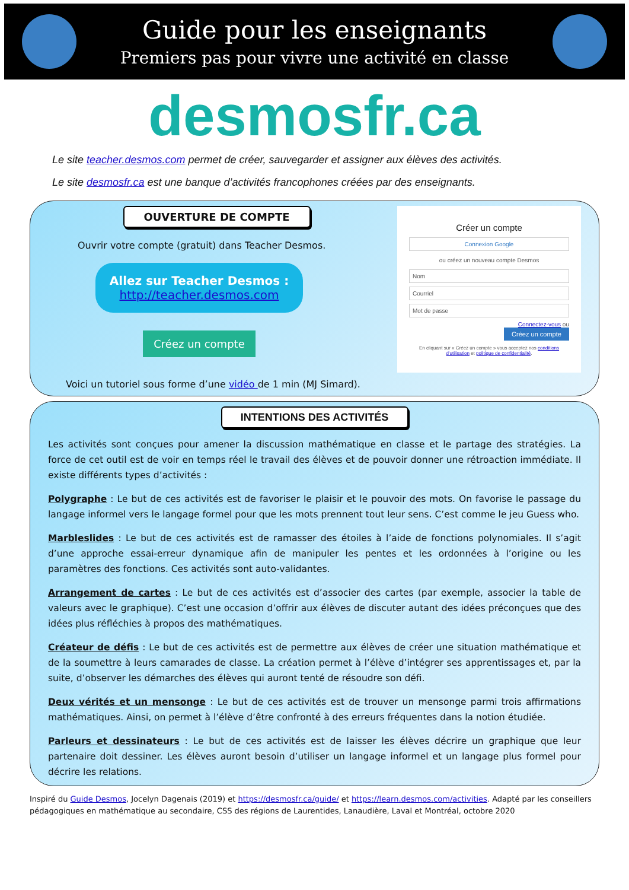Guide pour les enseignants
Premiers pas pour vivre une activité en classe
desmosfr.ca
Le site teacher.desmos.com permet de créer, sauvegarder et assigner aux élèves des activités.
Le site desmosfr.ca est une banque d’activités francophones créées par des enseignants.
OUVERTURE DE COMPTE
Ouvrir votre compte (gratuit) dans Teacher Desmos.
Allez sur Teacher Desmos :
http://teacher.desmos.com
Créez un compte
Créer un compte
Connexion Google
ou créez un nouveau compte Desmos
Nom
Courriel
Mot de passe
Connectez-vous ou
Créez un compte
En cliquant sur « Créez un compte » vous acceptez nos conditions d'utilisation et politique de confidentialité.
Voici un tutoriel sous forme d’une vidéo de 1 min (MJ Simard).
INTENTIONS DES ACTIVITÉS
Les activités sont conçues pour amener la discussion mathématique en classe et le partage des stratégies. La force de cet outil est de voir en temps réel le travail des élèves et de pouvoir donner une rétroaction immédiate. Il existe différents types d’activités :
Polygraphe : Le but de ces activités est de favoriser le plaisir et le pouvoir des mots. On favorise le passage du langage informel vers le langage formel pour que les mots prennent tout leur sens. C’est comme le jeu Guess who.
Marbleslides : Le but de ces activités est de ramasser des étoiles à l’aide de fonctions polynomiales. Il s’agit d’une approche essai-erreur dynamique afin de manipuler les pentes et les ordonnées à l’origine ou les paramètres des fonctions. Ces activités sont auto-validantes.
Arrangement de cartes : Le but de ces activités est d’associer des cartes (par exemple, associer la table de valeurs avec le graphique). C’est une occasion d’offrir aux élèves de discuter autant des idées préconçues que des idées plus réfléchies à propos des mathématiques.
Créateur de défis : Le but de ces activités est de permettre aux élèves de créer une situation mathématique et de la soumettre à leurs camarades de classe. La création permet à l’élève d’intégrer ses apprentissages et, par la suite, d’observer les démarches des élèves qui auront tenté de résoudre son défi.
Deux vérités et un mensonge : Le but de ces activités est de trouver un mensonge parmi trois affirmations mathématiques. Ainsi, on permet à l’élève d’être confronté à des erreurs fréquentes dans la notion étudiée.
Parleurs et dessinateurs : Le but de ces activités est de laisser les élèves décrire un graphique que leur partenaire doit dessiner. Les élèves auront besoin d’utiliser un langage informel et un langage plus formel pour décrire les relations.
Inspiré du Guide Desmos, Jocelyn Dagenais (2019) et https://desmosfr.ca/guide/ et https://learn.desmos.com/activities. Adapté par les conseillers pédagogiques en mathématique au secondaire, CSS des régions de Laurentides, Lanaudière, Laval et Montréal, octobre 2020